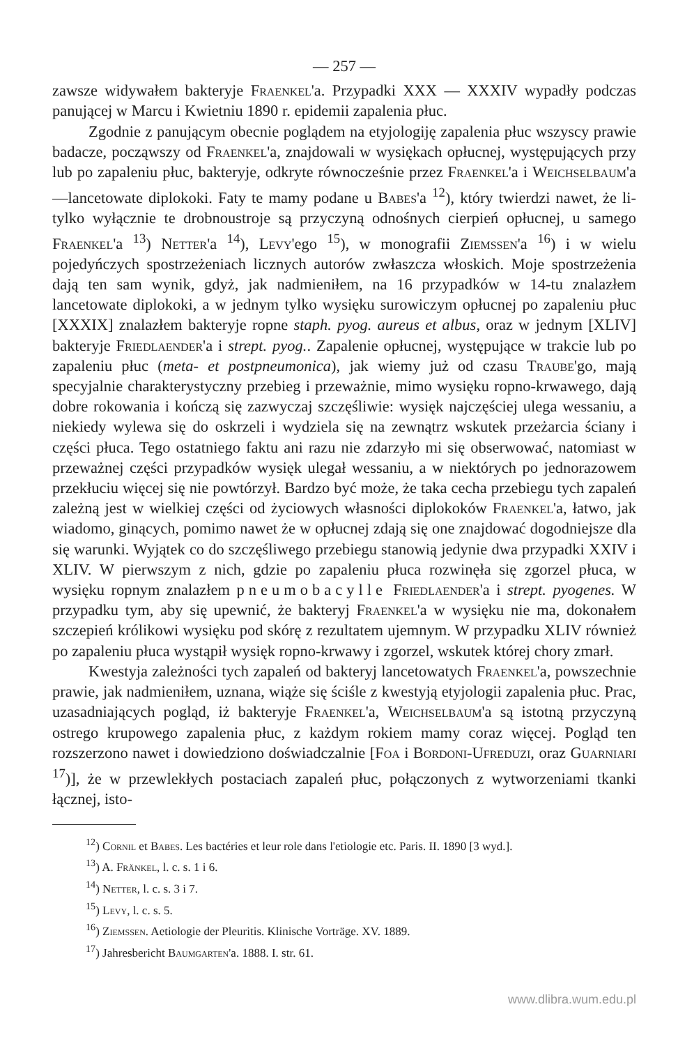— 257 —
zawsze widywałem bakteryje Fraenkel'a. Przypadki XXX — XXXIV wypadły podczas panującej w Marcu i Kwietniu 1890 r. epidemii zapalenia płuc.
Zgodnie z panującym obecnie poglądem na etyjologiję zapalenia płuc wszyscy prawie badacze, począwszy od Fraenkel'a, znajdowali w wysiękach opłucnej, występujących przy lub po zapaleniu płuc, bakteryje, odkryte równocześnie przez Fraenkel'a i Weichselbaum'a—lancetowate diplokoki. Faty te mamy podane u Babes'a <sup>12</sup>), który twierdzi nawet, że li-tylko wyłącznie te drobnoustroje są przyczyną odnośnych cierpień opłucnej, u samego Fraenkel'a <sup>13</sup>) Netter'a <sup>14</sup>), Levy'ego <sup>15</sup>), w monografii Ziemssen'a <sup>16</sup>) i w wielu pojedyńczych spostrzeżeniach licznych autorów zwłaszcza włoskich. Moje spostrzeżenia dają ten sam wynik, gdyż, jak nadmieniłem, na 16 przypadków w 14-tu znalazłem lancetowate diplokoki, a w jednym tylko wysięku surowiczym opłucnej po zapaleniu płuc [XXXIX] znalazłem bakteryje ropne staph. pyog. aureus et albus, oraz w jednym [XLIV] bakteryje Friedlaender'a i strept. pyog.. Zapalenie opłucnej, występujące w trakcie lub po zapaleniu płuc (meta- et postpneumonica), jak wiemy już od czasu Traube'go, mają specyjalnie charakterystyczny przebieg i przeważnie, mimo wysięku ropno-krwawego, dają dobre rokowania i kończą się zazwyczaj szczęśliwie: wysięk najczęściej ulega wessaniu, a niekiedy wylewa się do oskrzeli i wydziela się na zewnątrz wskutek przeżarcia ściany i części płuca. Tego ostatniego faktu ani razu nie zdarzyło mi się obserwować, natomiast w przeważnej części przypadków wysięk ulegał wessaniu, a w niektórych po jednorazowem przekłuciu więcej się nie powtórzył. Bardzo być może, że taka cecha przebiegu tych zapaleń zależną jest w wielkiej części od życiowych własności diplokoków Fraenkel'a, łatwo, jak wiadomo, ginących, pomimo nawet że w opłucnej zdają się one znajdować dogodniejsze dla się warunki. Wyjątek co do szczęśliwego przebiegu stanowią jedynie dwa przypadki XXIV i XLIV. W pierwszym z nich, gdzie po zapaleniu płuca rozwinęła się zgorzel płuca, w wysięku ropnym znalazłem pneumobacylle Friedlaender'a i strept. pyogenes. W przypadku tym, aby się upewnić, że bakteryj Fraenkel'a w wysięku nie ma, dokonałem szczepień królikowi wysięku pod skórę z rezultatem ujemnym. W przypadku XLIV również po zapaleniu płuca wystąpił wysięk ropno-krwawy i zgorzel, wskutek której chory zmarł.
Kwestyja zależności tych zapaleń od bakteryj lancetowatych Fraenkel'a, powszechnie prawie, jak nadmieniłem, uznana, wiąże się ściśle z kwestyją etyjologii zapalenia płuc. Prac, uzasadniających pogląd, iż bakteryje Fraenkel'a, Weichselbaum'a są istotną przyczyną ostrego krupowego zapalenia płuc, z każdym rokiem mamy coraz więcej. Pogląd ten rozszerzono nawet i dowiedziono doświadczalnie [Foa i Bordoni-Ufreduzi, oraz Guarniari <sup>17</sup>)], że w przewlekłych postaciach zapaleń płuc, połączonych z wytworzeniami tkanki łącznej, isto-
<sup>12</sup>) Cornil et Babes. Les bactéries et leur role dans l'etiologie etc. Paris. II. 1890 [3 wyd.].
<sup>13</sup>) A. Fränkel, l. c. s. 1 i 6.
<sup>14</sup>) Netter, l. c. s. 3 i 7.
<sup>15</sup>) Levy, l. c. s. 5.
<sup>16</sup>) Ziemssen. Aetiologie der Pleuritis. Klinische Vorträge. XV. 1889.
<sup>17</sup>) Jahresbericht Baumgarten'a. 1888. I. str. 61.
www.dlibra.wum.edu.pl